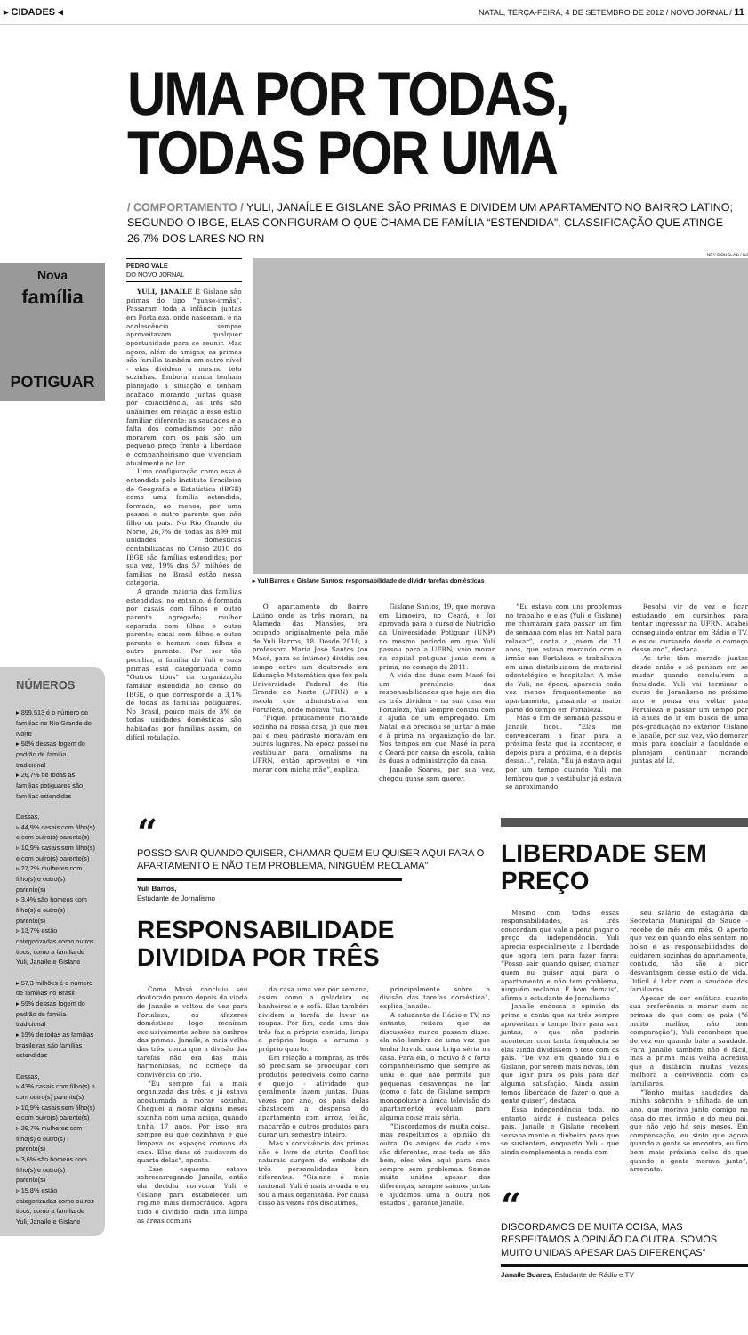▸ CIDADES ◂ NATAL, TERÇA-FEIRA, 4 DE SETEMBRO DE 2012 / NOVO JORNAL / 11
UMA POR TODAS,
TODAS POR UMA
/ COMPORTAMENTO / YULI, JANAÍLE E GISLANE SÃO PRIMAS E DIVIDEM UM APARTAMENTO NO BAIRRO LATINO; SEGUNDO O IBGE, ELAS CONFIGURAM O QUE CHAMA DE FAMÍLIA “ESTENDIDA”, CLASSIFICAÇÃO QUE ATINGE 26,7% DOS LARES NO RN
Nova
família
POTIGUAR
NÚMEROS
▸ 899.513 é o número de famílias no Rio Grande do Norte
▸ 58% dessas fogem do padrão de família tradicional
▸ 26,7% de todas as famílias potiguares são famílias estendidas
Dessas,
▹ 44,9% casais com filho(s) e com outro(s) parente(s)
▹ 10,9% casais sem filho(s) e com outro(s) parente(s)
▹ 27,2% mulheres com filho(s) e outro(s) parente(s)
▹ 3,4% são homens com filho(s) e outro(s) parente(s)
▹ 13,7% estão categorizadas como outros tipos, como a família de Yuli, Janaíle e Gislane
▸ 57,3 milhões é o número de famílias no Brasil
▸ 59% dessas fogem do padrão de família tradicional
▸ 19% de todas as famílias brasileiras são famílias estendidas
Dessas,
▹ 43% casais com filho(s) e com outro(s) parente(s)
▹ 10,9% casais sem filho(s) e com outro(s) parente(s)
▹ 26,7% mulheres com filho(s) e outro(s) parente(s)
▹ 3,6% são homens com filho(s) e outro(s) parente(s)
▹ 15,8% estão categorizadas como outros tipos, como a família de Yuli, Janaíle e Gislane
NEY DOUGLAS / NJ
PEDRO VALE
DO NOVO JORNAL
YULI, JANAÍLE E Gislane são primas do tipo “quase-irmãs”. Passaram toda a infância juntas em Fortaleza, onde nasceram, e na adolescência sempre aproveitavam qualquer oportunidade para se reunir. Mas agora, além de amigas, as primas são família também em outro nível - elas dividem o mesmo teto sozinhas. Embora nunca tenham planejado a situação e tenham acabado morando juntas quase por coincidência, as três são unânimes em relação a esse estilo familiar diferente: as saudades e a falta dos comodismos por não morarem com os pais são um pequeno preço frente à liberdade e companheirismo que vivenciam atualmente no lar.
Uma configuração como essa é entendida pelo Instituto Brasileiro de Geografia e Estatística (IBGE) como uma família estendida, formada, ao menos, por uma pessoa e outro parente que não filho ou pais. No Rio Grande do Norte, 26,7% de todas as 899 mil unidades domésticas contabilizadas no Censo 2010 do IBGE são famílias estendidas; por sua vez, 19% das 57 milhões de famílias no Brasil estão nessa categoria.
A grande maioria das famílias estendidas, no entanto, é formada por casais com filhos e outro parente agregado; mulher separada com filhos e outro parente; casal sem filhos e outro parente e homem com filhos e outro parente. Por ser tão peculiar, a família de Yuli e suas primas está categorizada como “Outros tipos” da organização familiar estendida no censo do IBGE, o que corresponde a 3,1% de todas as famílias potiguares. No Brasil, pouco mais de 3% de todas unidades domésticas são habitadas por famílias assim, de difícil rotulação.
▸ Yuli Barros e Gislane Santos: responsabilidade de dividir tarefas domésticas
O apartamento do Bairro Latino onde as três moram, na Alameda das Mansões, era ocupado originalmente pela mãe de Yuli Barros, 18. Desde 2010, a professora Maria José Santos (ou Masé, para os íntimos) dividia seu tempo entre um doutorado em Educação Matemática que fez pela Universidade Federal do Rio Grande do Norte (UFRN) e a escola que administrava em Fortaleza, onde morava Yuli.
“Fiquei praticamente morando sozinha na nossa casa, já que meu pai e meu padrasto moravam em outros lugares. Na época passei no vestibular para Jornalismo na UFRN, então aproveitei e vim morar com minha mãe”, explica.
Gislane Santos, 19, que morava em Limoeiro, no Ceará, e foi aprovada para o curso de Nutrição da Universidade Potiguar (UNP) no mesmo período em que Yuli passou para a UFRN, veio morar na capital potiguar junto com a prima, no começo de 2011.
A vida das duas com Masé foi um prenúncio das responsabilidades que hoje em dia as três dividem - na sua casa em Fortaleza, Yuli sempre contou com a ajuda de um empregado. Em Natal, ela precisou se juntar à mãe e à prima na organização do lar. Nos tempos em que Masé ia para o Ceará por causa da escola, cabia às duas a administração da casa.
Janaíle Soares, por sua vez, chegou quase sem querer.
“Eu estava com uns problemas no trabalho e elas (Yuli e Gislane) me chamaram para passar um fim de semana com elas em Natal para relaxar”, conta a jovem de 21 anos, que estava morando com o irmão em Fortaleza e trabalhava em uma distribuidora de material odontológico e hospitalar. A mãe de Yuli, na época, aparecia cada vez menos frequentemente no apartamento, passando a maior parte do tempo em Fortaleza.
Mas o fim de semana passou e Janaíle ficou. “Elas me convenceram a ficar para a próxima festa que ia acontecer, e depois para a próxima, e a depois dessa...”, relata. “Eu já estava aqui por um tempo quando Yuli me lembrou que o vestibular já estava se aproximando.
Resolvi vir de vez e ficar estudando em cursinhos para tentar ingressar na UFRN. Acabei conseguindo entrar em Rádio e TV, e estou cursando desde o começo desse ano”, destaca.
As três têm morado juntas desde então e só pensam em se mudar quando concluírem a faculdade. Yuli vai terminar o curso de Jornalismo no próximo ano e pensa em voltar para Fortaleza e passar um tempo por lá antes de ir em busca de uma pós-graduação no exterior. Gislane e Janaíle, por sua vez, vão demorar mais para concluir a faculdade e planejam continuar morando juntas até lá.
“
POSSO SAIR QUANDO QUISER, CHAMAR QUEM EU QUISER AQUI PARA O APARTAMENTO E NÃO TEM PROBLEMA, NINGUÉM RECLAMA”
Yuli Barros,
Estudante de Jornalismo
RESPONSABILIDADE
DIVIDIDA POR TRÊS
Como Masé concluiu seu doutorado pouco depois da vinda de Janaíle e voltou de vez para Fortaleza, os afazeres domésticos logo recaíram exclusivamente sobre os ombros das primas. Janaíle, a mais velha das três, conta que a divisão das tarefas não era das mais harmoniosas, no começo da convivência do trio.
“Eu sempre fui a mais organizada das três, e já estava acostumada a morar sozinha. Cheguei a morar alguns meses sozinha com uma amiga, quando tinha 17 anos. Por isso, era sempre eu que cozinhava e que limpava os espaços comuns da casa. Elas duas só cuidavam do quarto delas”, aponta.
Esse esquema estava sobrecarregando Janaíle, então ela decidiu convocar Yuli e Gislane para estabelecer um regime mais democrático. Agora tudo é dividido: cada uma limpa as áreas comuns
da casa uma vez por semana, assim como a geladeira. os banheiros e o sofá. Elas também dividem a tarefa de lavar as roupas. Por fim, cada uma das três faz a própria comida, limpa a própria louça e arruma o próprio quarto.
Em relação a compras, as três só precisam se preocupar com produtos perecíveis como carne e queijo - atividade que geralmente fazem juntas. Duas vezes por ano, os pais delas abastecem a despensa do apartamento com arroz, feijão, macarrão e outros produtos para durar um semestre inteiro.
Mas a convivência das primas não é livre de atrito. Conflitos naturais surgem do embate de três personalidades bem diferentes. “Gislane é mais racional, Yuli é mais avoada e eu sou a mais organizada. Por causa disso às vezes nós discutimos,
principalmente sobre a divisão das tarefas doméstica”, explica Janaíle.
A estudante de Rádio e TV, no entanto, reitera que as discussões nunca passam disso: ela não lembra de uma vez que tenha havido uma briga séria na casa. Para ela, o motivo é o forte companheirismo que sempre as uniu e que não permite que pequenas desavenças no lar (como o fato de Gislane sempre monopolizar a única televisão do apartamento) evoluam para alguma coisa mais séria.
“Discordamos de muita coisa, mas respeitamos a opinião da outra. Os amigos de cada uma são diferentes, mas toda se dão bem, eles vêm aqui para casa sempre sem problemas. Somos muito unidas apesar das diferenças, sempre saímos juntas e ajudamos uma a outra nos estudos”, garante Janaíle.
LIBERDADE SEM PREÇO
Mesmo com todas essas responsabilidades, as três concordam que vale a pena pagar o preço da independência. Yuli aprecia especialmente a liberdade que agora tem para fazer farra: “Posso sair quando quiser, chamar quem eu quiser aqui para o apartamento e não tem problema, ninguém reclama. É bom demais”, afirma a estudante de Jornalismo
Janaíle endossa a opinião da prima e conta que as três sempre aproveitam o tempo livre para sair juntas, o que não poderia acontecer com tanta frequência se elas ainda dividissem o teto com os pais. “De vez em quando Yuli e Gislane, por serem mais novas, têm que ligar para os pais para dar alguma satisfação. Ainda assim temos liberdade de fazer o que a gente quiser”, destaca.
Essa independência toda, no entanto, ainda é custeada pelos pais. Janaíle e Gislane recebem semanalmente o dinheiro para que se sustentem, enquanto Yuli - que ainda complementa a renda com
seu salário de estagiária da Secretaria Municipal de Saúde - recebe de mês em mês. O aperto que vez em quando elas sentem no bolso e as responsabilidades de cuidarem sozinhas do apartamento, contudo, não são a pior desvantagem desse estilo de vida. Difícil é lidar com a saudade dos familiares.
Apesar de ser enfática quanto sua preferência a morar com as primas do que com os pais (“é muito melhor, não tem comparação”), Yuli reconhece que de vez em quando bate a saudade. Para Janaíle também não é fácil, mas a prima mais velha acredita que a distância muitas vezes melhora a convivência com os familiares.
“Tenho muitas saudades da minha sobrinha e afilhada de um ano, que morava junto comigo na casa do meu irmão, e do meu pai, que não vejo há seis meses. Em compensação, eu sinto que agora quando a gente se encontra, eu fico bem mais próxima deles do que quando a gente morava junto”, arremata.
“
DISCORDAMOS DE MUITA COISA, MAS RESPEITAMOS A OPINIÃO DA OUTRA. SOMOS MUITO UNIDAS APESAR DAS DIFERENÇAS”
Janaíle Soares, Estudante de Rádio e TV